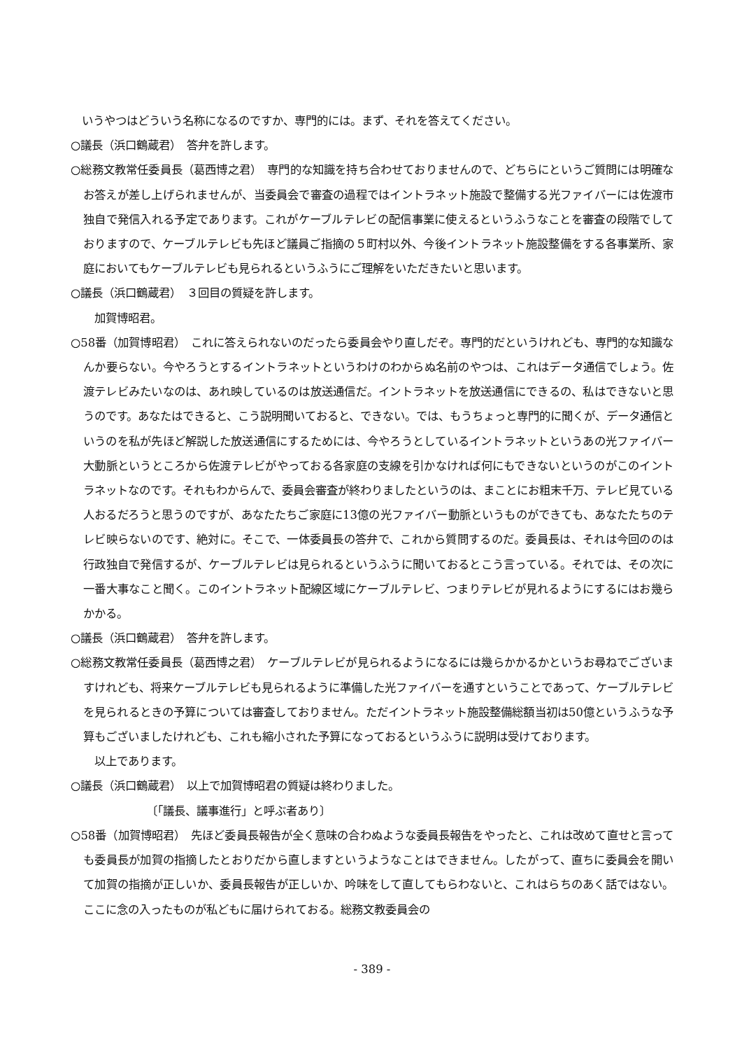いうやつはどういう名称になるのですか、専門的には。まず、それを答えてください。
○議長（浜口鶴蔵君）　答弁を許します。
○総務文教常任委員長（葛西博之君）　専門的な知識を持ち合わせておりませんので、どちらにというご質問には明確なお答えが差し上げられませんが、当委員会で審査の過程ではイントラネット施設で整備する光ファイバーには佐渡市独自で発信入れる予定であります。これがケーブルテレビの配信事業に使えるというふうなことを審査の段階でしておりますので、ケーブルテレビも先ほど議員ご指摘の５町村以外、今後イントラネット施設整備をする各事業所、家庭においてもケーブルテレビも見られるというふうにご理解をいただきたいと思います。
○議長（浜口鶴蔵君）　３回目の質疑を許します。
加賀博昭君。
○58番（加賀博昭君）　これに答えられないのだったら委員会やり直しだぞ。専門的だというけれども、専門的な知識なんか要らない。今やろうとするイントラネットというわけのわからぬ名前のやつは、これはデータ通信でしょう。佐渡テレビみたいなのは、あれ映しているのは放送通信だ。イントラネットを放送通信にできるの、私はできないと思うのです。あなたはできると、こう説明聞いておると、できない。では、もうちょっと専門的に聞くが、データ通信というのを私が先ほど解説した放送通信にするためには、今やろうとしているイントラネットというあの光ファイバー大動脈というところから佐渡テレビがやっておる各家庭の支線を引かなければ何にもできないというのがこのイントラネットなのです。それもわからんで、委員会審査が終わりましたというのは、まことにお粗末千万、テレビ見ている人おるだろうと思うのですが、あなたたちご家庭に13億の光ファイバー動脈というものができても、あなたたちのテレビ映らないのです、絶対に。そこで、一体委員長の答弁で、これから質問するのだ。委員長は、それは今回ののは行政独自で発信するが、ケーブルテレビは見られるというふうに聞いておるとこう言っている。それでは、その次に一番大事なこと聞く。このイントラネット配線区域にケーブルテレビ、つまりテレビが見れるようにするにはお幾らかかる。
○議長（浜口鶴蔵君）　答弁を許します。
○総務文教常任委員長（葛西博之君）　ケーブルテレビが見られるようになるには幾らかかるかというお尋ねでございますけれども、将来ケーブルテレビも見られるように準備した光ファイバーを通すということであって、ケーブルテレビを見られるときの予算については審査しておりません。ただイントラネット施設整備総額当初は50億というふうな予算もございましたけれども、これも縮小された予算になっておるというふうに説明は受けております。
以上であります。
○議長（浜口鶴蔵君）　以上で加賀博昭君の質疑は終わりました。
〔「議長、議事進行」と呼ぶ者あり〕
○58番（加賀博昭君）　先ほど委員長報告が全く意味の合わぬような委員長報告をやったと、これは改めて直せと言っても委員長が加賀の指摘したとおりだから直しますというようなことはできません。したがって、直ちに委員会を開いて加賀の指摘が正しいか、委員長報告が正しいか、吟味をして直してもらわないと、これはらちのあく話ではない。ここに念の入ったものが私どもに届けられておる。総務文教委員会の
- 389 -